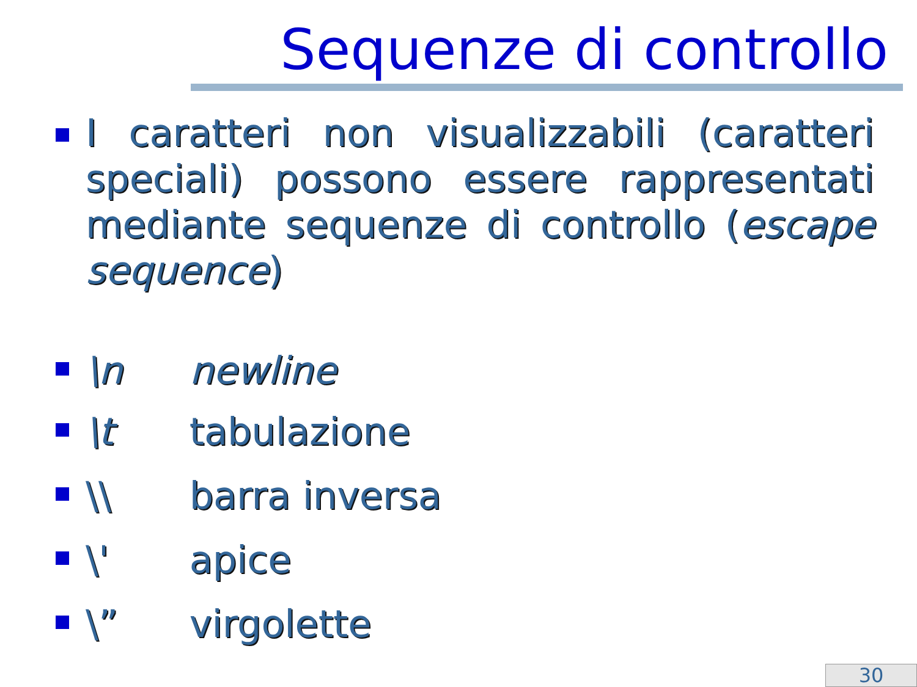Sequenze di controllo
I caratteri non visualizzabili (caratteri speciali) possono essere rappresentati mediante sequenze di controllo (escape sequence)
\n newline
\t tabulazione
\\ barra inversa
\' apice
\” virgolette
30